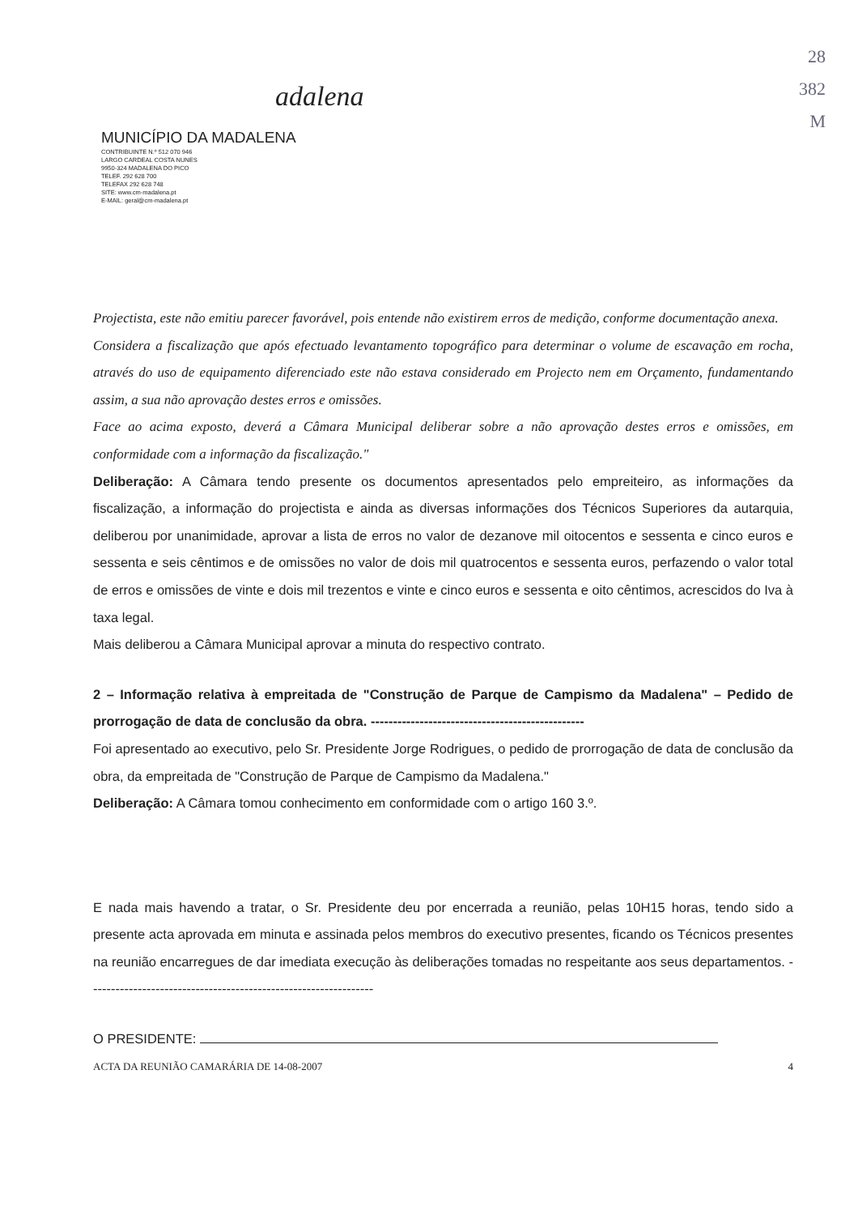adalena
MUNICÍPIO DA MADALENA
CONTRIBUINTE N.º 512 070 946
LARGO CARDEAL COSTA NUNES
9950-324 MADALENA DO PICO
TELEF. 292 628 700
TELEFAX 292 628 748
SITE: www.cm-madalena.pt
E-MAIL: geral@cm-madalena.pt
28
382
M
Projectista, este não emitiu parecer favorável, pois entende não existirem erros de medição, conforme documentação anexa.
Considera a fiscalização que após efectuado levantamento topográfico para determinar o volume de escavação em rocha, através do uso de equipamento diferenciado este não estava considerado em Projecto nem em Orçamento, fundamentando assim, a sua não aprovação destes erros e omissões.
Face ao acima exposto, deverá a Câmara Municipal deliberar sobre a não aprovação destes erros e omissões, em conformidade com a informação da fiscalização."
Deliberação: A Câmara tendo presente os documentos apresentados pelo empreiteiro, as informações da fiscalização, a informação do projectista e ainda as diversas informações dos Técnicos Superiores da autarquia, deliberou por unanimidade, aprovar a lista de erros no valor de dezanove mil oitocentos e sessenta e cinco euros e sessenta e seis cêntimos e de omissões no valor de dois mil quatrocentos e sessenta euros, perfazendo o valor total de erros e omissões de vinte e dois mil trezentos e vinte e cinco euros e sessenta e oito cêntimos, acrescidos do Iva à taxa legal.
Mais deliberou a Câmara Municipal aprovar a minuta do respectivo contrato.
2 – Informação relativa à empreitada de "Construção de Parque de Campismo da Madalena" – Pedido de prorrogação de data de conclusão da obra. ------------------------------------------------
Foi apresentado ao executivo, pelo Sr. Presidente Jorge Rodrigues, o pedido de prorrogação de data de conclusão da obra, da empreitada de "Construção de Parque de Campismo da Madalena."
Deliberação: A Câmara tomou conhecimento em conformidade com o artigo 160 3.º.
E nada mais havendo a tratar, o Sr. Presidente deu por encerrada a reunião, pelas 10H15 horas, tendo sido a presente acta aprovada em minuta e assinada pelos membros do executivo presentes, ficando os Técnicos presentes na reunião encarregues de dar imediata execução às deliberações tomadas no respeitante aos seus departamentos. ----------------------------------------------------------------
O PRESIDENTE:
ACTA DA REUNIÃO CAMARÁRIA DE 14-08-2007 4